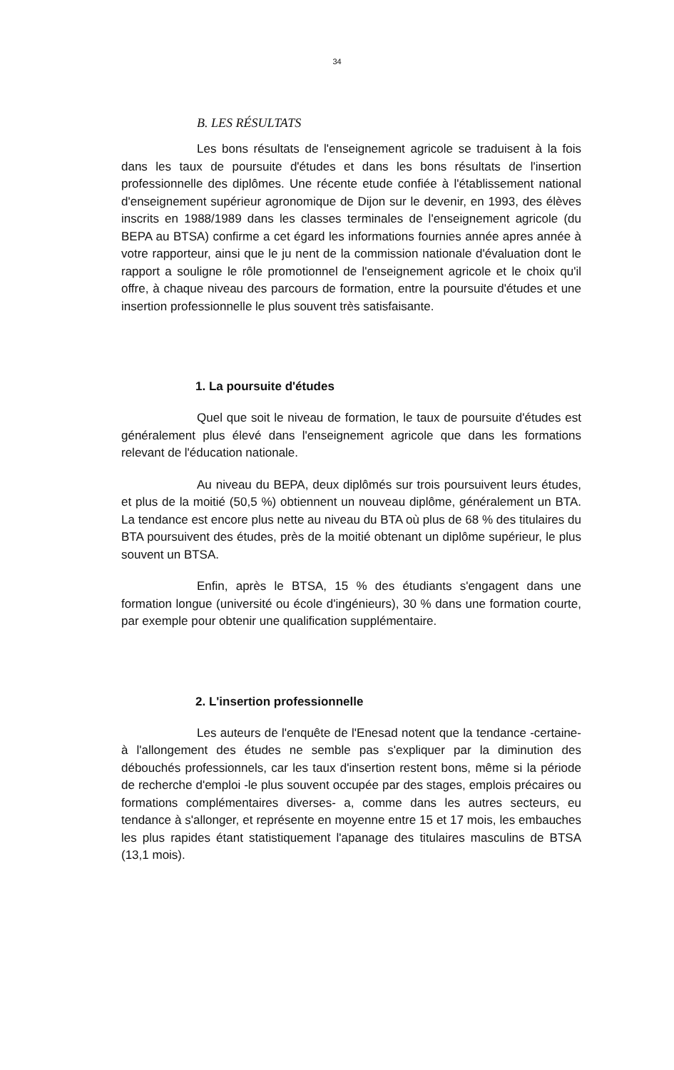34
B. LES RÉSULTATS
Les bons résultats de l'enseignement agricole se traduisent à la fois dans les taux de poursuite d'études et dans les bons résultats de l'insertion professionnelle des diplômes. Une récente etude confiée à l'établissement national d'enseignement supérieur agronomique de Dijon sur le devenir, en 1993, des élèves inscrits en 1988/1989 dans les classes terminales de l'enseignement agricole (du BEPA au BTSA) confirme a cet égard les informations fournies année apres année à votre rapporteur, ainsi que le ju nent de la commission nationale d'évaluation dont le rapport a souligne le rôle promotionnel de l'enseignement agricole et le choix qu'il offre, à chaque niveau des parcours de formation, entre la poursuite d'études et une insertion professionnelle le plus souvent très satisfaisante.
1. La poursuite d'études
Quel que soit le niveau de formation, le taux de poursuite d'études est généralement plus élevé dans l'enseignement agricole que dans les formations relevant de l'éducation nationale.
Au niveau du BEPA, deux diplômés sur trois poursuivent leurs études, et plus de la moitié (50,5 %) obtiennent un nouveau diplôme, généralement un BTA. La tendance est encore plus nette au niveau du BTA où plus de 68 % des titulaires du BTA poursuivent des études, près de la moitié obtenant un diplôme supérieur, le plus souvent un BTSA.
Enfin, après le BTSA, 15 % des étudiants s'engagent dans une formation longue (université ou école d'ingénieurs), 30 % dans une formation courte, par exemple pour obtenir une qualification supplémentaire.
2. L'insertion professionnelle
Les auteurs de l'enquête de l'Enesad notent que la tendance -certaine- à l'allongement des études ne semble pas s'expliquer par la diminution des débouchés professionnels, car les taux d'insertion restent bons, même si la période de recherche d'emploi -le plus souvent occupée par des stages, emplois précaires ou formations complémentaires diverses- a, comme dans les autres secteurs, eu tendance à s'allonger, et représente en moyenne entre 15 et 17 mois, les embauches les plus rapides étant statistiquement l'apanage des titulaires masculins de BTSA (13,1 mois).